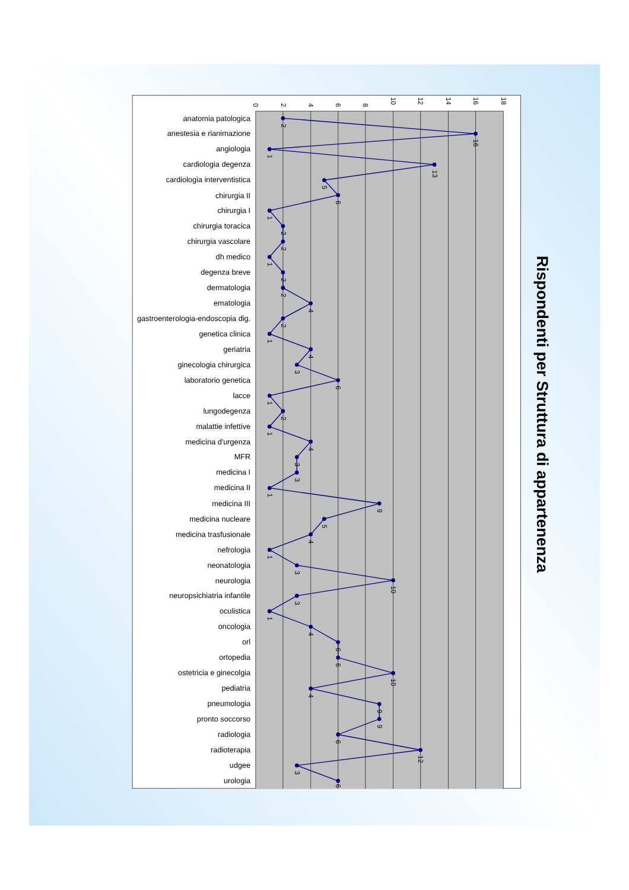0
2
4
6
8
10
12
14
16
18
anatomia patologica
anestesia e rianimazione
angiologia
cardiologia degenza
cardiologia interventistica
chirurgia II
chirurgia I
chirurgia toracica
chirurgia vascolare
dh medico
degenza breve
dermatologia
ematologia
gastroenterologia-endoscopia dig.
genetica clinica
geriatria
ginecologia chirurgica
laboratorio genetica
lacce
lungodegenza
malattie infettive
medicina d'urgenza
MFR
medicina I
medicina II
medicina III
medicina nucleare
medicina trasfusionale
nefrologia
neonatologia
neurologia
neuropsichiatria infantile
oculistica
oncologia
orl
ortopedia
ostetricia e ginecolgia
pediatria
pneumologia
pronto soccorso
radiologia
radioterapia
udgee
urologia
2
16
1
13
5
6
1
2
2
1
2
2
4
2
1
4
3
6
1
2
1
4
3
3
1
9
5
4
1
3
10
3
1
4
6
6
10
4
9
9
6
12
3
6
Rispondenti per Struttura di appartenenza